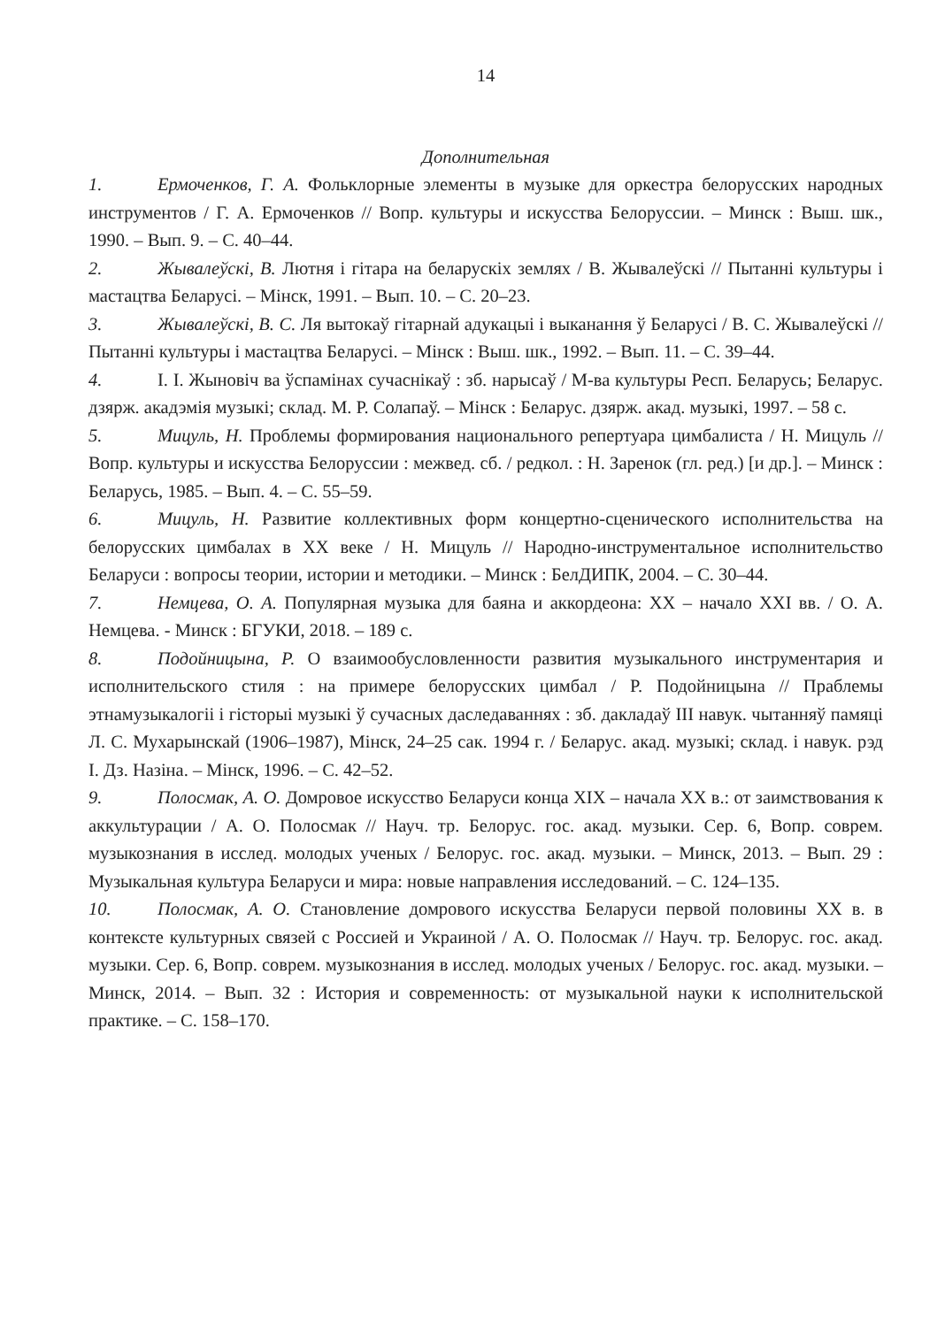14
Дополнительная
1. Ермоченков, Г. А. Фольклорные элементы в музыке для оркестра белорусских народных инструментов / Г. А. Ермоченков // Вопр. культуры и искусства Белоруссии. – Минск : Выш. шк., 1990. – Вып. 9. – С. 40–44.
2. Жывалеўскі, В. Лютня і гітара на беларускіх землях / В. Жывалеўскі // Пытанні культуры і мастацтва Беларусі. – Мінск, 1991. – Вып. 10. – С. 20–23.
3. Жывалеўскі, В. С. Ля вытокаў гітарнай адукацыі і выканання ў Беларусі / В. С. Жывалеўскі // Пытанні культуры і мастацтва Беларусі. – Мінск : Выш. шк., 1992. – Вып. 11. – С. 39–44.
4. І. І. Жыновіч ва ўспамінах сучаснікаў : зб. нарысаў / М-ва культуры Респ. Беларусь; Беларус. дзярж. акадэмія музыкі; склад. М. Р. Солапаў. – Мінск : Беларус. дзярж. акад. музыкі, 1997. – 58 с.
5. Мицуль, Н. Проблемы формирования национального репертуара цимбалиста / Н. Мицуль // Вопр. культуры и искусства Белоруссии : межвед. сб. / редкол. : Н. Заренок (гл. ред.) [и др.]. – Минск : Беларусь, 1985. – Вып. 4. – С. 55–59.
6. Мицуль, Н. Развитие коллективных форм концертно-сценического исполнительства на белорусских цимбалах в ХХ веке / Н. Мицуль // Народно-инструментальное исполнительство Беларуси : вопросы теории, истории и методики. – Минск : БелДИПК, 2004. – С. 30–44.
7. Немцева, О. А. Популярная музыка для баяна и аккордеона: XX – начало XXI вв. / О. А. Немцева. - Минск : БГУКИ, 2018. – 189 с.
8. Подойницына, Р. О взаимообусловленности развития музыкального инструментария и исполнительского стиля : на примере белорусских цимбал / Р. Подойницына // Праблемы этнамузыкалогіі і гісторыі музыкі ў сучасных даследаваннях : зб. дакладаў III навук. чытанняў памяці Л. С. Мухарынскай (1906–1987), Мінск, 24–25 сак. 1994 г. / Беларус. акад. музыкі; склад. і навук. рэд І. Дз. Назіна. – Мінск, 1996. – С. 42–52.
9. Полосмак, А. О. Домровое искусство Беларуси конца XIX – начала XX в.: от заимствования к аккультурации / А. О. Полосмак // Науч. тр. Белорус. гос. акад. музыки. Сер. 6, Вопр. соврем. музыкознания в исслед. молодых ученых / Белорус. гос. акад. музыки. – Минск, 2013. – Вып. 29 : Музыкальная культура Беларуси и мира: новые направления исследований. – С. 124–135.
10. Полосмак, А. О. Становление домрового искусства Беларуси первой половины XX в. в контексте культурных связей с Россией и Украиной / А. О. Полосмак // Науч. тр. Белорус. гос. акад. музыки. Сер. 6, Вопр. соврем. музыкознания в исслед. молодых ученых / Белорус. гос. акад. музыки. – Минск, 2014. – Вып. 32 : История и современность: от музыкальной науки к исполнительской практике. – С. 158–170.